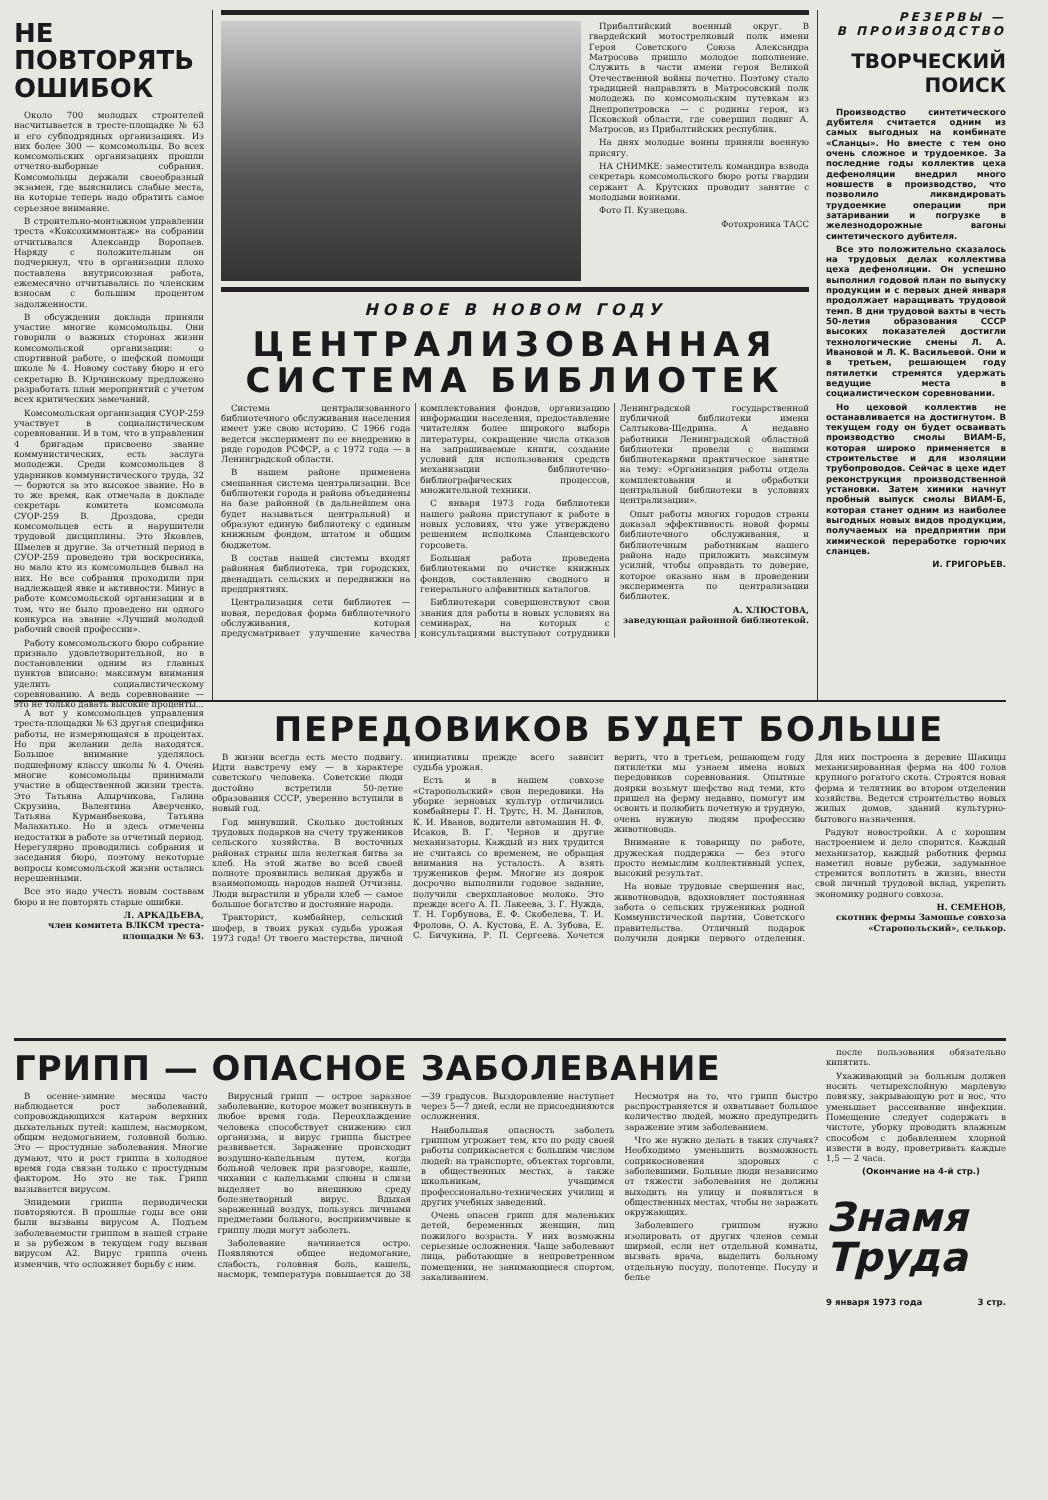НЕ ПОВТОРЯТЬ ОШИБОК
Около 700 молодых строителей насчитывается в тресте-площадке № 63 и его субподрядных организациях. Из них более 300 — комсомольцы. Во всех комсомольских организациях прошли отчетно-выборные собрания. Комсомольцы держали своеобразный экзамен, где выяснились слабые места, на которые теперь надо обратить самое серьезное внимание.
В строительно-монтажном управлении треста «Коксохиммонтаж» на собрании отчитывался Александр Воропаев. Наряду с положительным он подчеркнул, что в организации плохо поставлена внутрисоюзная работа, ежемесячно отчитывались по членским взносам с большим процентом задолженности.
В обсуждении доклада приняли участие многие комсомольцы. Они говорили о важных сторонах жизни комсомольской организации: о спортивной работе, о шефской помощи школе № 4. Новому составу бюро и его секретарю В. Юрчинскому предложено разработать план мероприятий с учетом всех критических замечаний.
Комсомольская организация СУОР-259 участвует в социалистическом соревновании. И в том, что в управлении 4 бригадам присвоено звание коммунистических, есть заслуга молодежи. Среди комсомольцев 8 ударников коммунистического труда, 32 — борются за это высокое звание. Но в то же время, как отмечала в докладе секретарь комитета комсомола СУОР-259 В. Дроздова, среди комсомольцев есть и нарушители трудовой дисциплины. Это Яковлев, Шмелев и другие. За отчетный период в СУОР-259 проведено три воскресника, но мало кто из комсомольцев бывал на них. Не все собрания проходили при надлежащей явке и активности. Минус в работе комсомольской организации и в том, что не было проведено ни одного конкурса на звание «Лучший молодой рабочий своей профессии».
Работу комсомольского бюро собрание признало удовлетворительной, но в постановлении одним из главных пунктов вписано: максимум внимания уделить социалистическому соревнованию. А ведь соревнование — это не только давать высокие проценты...
Прибалтийский военный округ. В гвардейский мотострелковый полк имени Героя Советского Союза Александра Матросова пришло молодое пополнение. Служить в части имени героя Великой Отечественной войны почетно. Поэтому стало традицией направлять в Матросовский полк молодежь по комсомольским путевкам из Днепропетровска — с родины героя, из Псковской области, где совершил подвиг А. Матросов, из Прибалтийских республик.
На днях молодые воины приняли военную присягу.
НА СНИМКЕ: заместитель командира взвода секретарь комсомольского бюро роты гвардии сержант А. Крутских проводит занятие с молодыми воинами.
Фото П. Кузнецова.
Фотохроника ТАСС
НОВОЕ В НОВОМ ГОДУ
ЦЕНТРАЛИЗОВАННАЯ СИСТЕМА БИБЛИОТЕК
Система централизованного библиотечного обслуживания населения имеет уже свою историю. С 1966 года ведется эксперимент по ее внедрению в ряде городов РСФСР, а с 1972 года — в Ленинградской области.
В нашем районе применена смешанная система централизации. Все библиотеки города и района объединены на базе районной (в дальнейшем она будет называться центральной) и образуют единую библиотеку с единым книжным фондом, штатом и общим бюджетом.
В состав нашей системы входят районная библиотека, три городских, двенадцать сельских и передвижки на предприятиях.
Централизация сети библиотек — новая, передовая форма библиотечного обслуживания, которая предусматривает улучшение качества комплектования фондов, организацию информации населения, предоставление читателям более широкого выбора литературы, сокращение числа отказов на запрашиваемые книги, создание условий для использования средств механизации библиотечно-библиографических процессов, множительной техники.
С января 1973 года библиотеки нашего района приступают к работе в новых условиях, что уже утверждено решением исполкома Сланцевского горсовета.
Большая работа проведена библиотеками по очистке книжных фондов, составлению сводного и генерального алфавитных каталогов.
Библиотекари совершенствуют свои знания для работы в новых условиях на семинарах, на которых с консультациями выступают сотрудники Ленинградской государственной публичной библиотеки имени Салтыкова-Щедрина. А недавно работники Ленинградской областной библиотеки провели с нашими библиотекарями практическое занятие на тему: «Организация работы отдела комплектования и обработки центральной библиотеки в условиях централизации».
Опыт работы многих городов страны доказал эффективность новой формы библиотечного обслуживания, и библиотечным работникам нашего района надо приложить максимум усилий, чтобы оправдать то доверие, которое оказано нам в проведении эксперимента по централизации библиотек.
А. ХЛЮСТОВА,
заведующая районной библиотекой.
РЕЗЕРВЫ —
В ПРОИЗВОДСТВО
ТВОРЧЕСКИЙ ПОИСК
Производство синтетического дубителя считается одним из самых выгодных на комбинате «Сланцы». Но вместе с тем оно очень сложное и трудоемкое. За последние годы коллектив цеха дефеноляции внедрил много новшеств в производство, что позволило ликвидировать трудоемкие операции при затаривании и погрузке в железнодорожные вагоны синтетического дубителя.
Все это положительно сказалось на трудовых делах коллектива цеха дефеноляции. Он успешно выполнил годовой план по выпуску продукции и с первых дней января продолжает наращивать трудовой темп. В дни трудовой вахты в честь 50-летия образования СССР высоких показателей достигли технологические смены Л. А. Ивановой и Л. К. Васильевой. Они и в третьем, решающем году пятилетки стремятся удержать ведущие места в социалистическом соревновании.
Но цеховой коллектив не останавливается на достигнутом. В текущем году он будет осваивать производство смолы ВИАМ-Б, которая широко применяется в строительстве и для изоляции трубопроводов. Сейчас в цехе идет реконструкция производственной установки. Затем химики начнут пробный выпуск смолы ВИАМ-Б, которая станет одним из наиболее выгодных новых видов продукции, получаемых на предприятии при химической переработке горючих сланцев.
И. ГРИГОРЬЕВ.
А вот у комсомольцев управления треста-площадки № 63 другая специфика работы, не измеряющаяся в процентах. Но при желании дела находятся. Большое внимание уделялось подшефному классу школы № 4. Очень многие комсомольцы принимали участие в общественной жизни треста. Это Татьяна Алырчикова, Галина Скрузина, Валентина Аверченко, Татьяна Курманбаекова, Татьяна Малахатько. Но и здесь отмечены недостатки в работе за отчетный период. Нерегулярно проводились собрания и заседания бюро, поэтому некоторые вопросы комсомольской жизни остались нерешенными.
Все это надо учесть новым составам бюро и не повторять старые ошибки.
Л. АРКАДЬЕВА,
член комитета ВЛКСМ треста-площадки № 63.
ПЕРЕДОВИКОВ БУДЕТ БОЛЬШЕ
В жизни всегда есть место подвигу. Идти навстречу ему — в характере советского человека. Советские люди достойно встретили 50-летие образования СССР, уверенно вступили в новый год.
Год минувший. Сколько достойных трудовых подарков на счету тружеников сельского хозяйства. В восточных районах страны шла нелегкая битва за хлеб. На этой жатве во всей своей полноте проявились великая дружба и взаимопомощь народов нашей Отчизны. Люди вырастили и убрали хлеб — самое большое богатство и достояние народа.
Тракторист, комбайнер, сельский шофер, в твоих руках судьба урожая 1973 года! От твоего мастерства, личной инициативы прежде всего зависит судьба урожая.
Есть и в нашем совхозе «Старопольский» свои передовики. На уборке зерновых культур отличились комбайнеры Г. Н. Трутс, Н. М. Данилов, К. И. Иванов, водители автомашин Н. Ф. Исаков, В. Г. Чернов и другие механизаторы. Каждый из них трудится не считаясь со временем, не обращая внимания на усталость. А взять тружеников ферм. Многие из доярок досрочно выполнили годовое задание, получили сверхплановое молоко. Это прежде всего А. П. Лакеева, З. Г. Нужда, Т. Н. Горбунова, Е. Ф. Скобелева, Т. И. Фролова, О. А. Кустова, Е. А. Зубова, Е. С. Бичукина, Р. П. Сергеева. Хочется верить, что в третьем, решающем году пятилетки мы узнаем имена новых передовиков соревнования. Опытные доярки возьмут шефство над теми, кто пришел на ферму недавно, помогут им освоить и полюбить почетную и трудную, очень нужную людям профессию животновода.
Внимание к товарищу по работе, дружеская поддержка — без этого просто немыслим коллективный успех, высокий результат.
На новые трудовые свершения нас, животноводов, вдохновляет постоянная забота о сельских тружениках родной Коммунистической партии, Советского правительства. Отличный подарок получили доярки первого отделения. Для них построена в деревне Шакицы механизированная ферма на 400 голов крупного рогатого скота. Строятся новая ферма и телятник во втором отделении хозяйства. Ведется строительство новых жилых домов, зданий культурно-бытового назначения.
Радуют новостройки. А с хорошим настроением и дело спорится. Каждый механизатор, каждый работник фермы наметил новые рубежи, задуманное стремится воплотить в жизнь, внести свой личный трудовой вклад, укрепить экономику родного совхоза.
Н. СЕМЕНОВ,
скотник фермы Замошье совхоза «Старопольский», селькор.
ГРИПП — ОПАСНОЕ ЗАБОЛЕВАНИЕ
В осенне-зимние месяцы часто наблюдается рост заболеваний, сопровождающихся катаром верхних дыхательных путей: кашлем, насморком, общим недомоганием, головной болью. Это — простудные заболевания. Многие думают, что и рост гриппа в холодное время года связан только с простудным фактором. Но это не так. Грипп вызывается вирусом.
Эпидемии гриппа периодически повторяются. В прошлые годы все они были вызваны вирусом А. Подъем заболеваемости гриппом в нашей стране и за рубежом в текущем году вызван вирусом А2. Вирус гриппа очень изменчив, что осложняет борьбу с ним.
Вирусный грипп — острое заразное заболевание, которое может возникнуть в любое время года. Переохлаждение человека способствует снижению сил организма, и вирус гриппа быстрее развивается. Заражение происходит воздушно-капельным путем, когда больной человек при разговоре, кашле, чихании с капельками слюны и слизи выделяет во внешнюю среду болезнетворный вирус. Вдыхая зараженный воздух, пользуясь личными предметами больного, восприимчивые к гриппу люди могут заболеть.
Заболевание начинается остро. Появляются общее недомогание, слабость, головная боль, кашель, насморк, температура повышается до 38—39 градусов. Выздоровление наступает через 5—7 дней, если не присоединяются осложнения.
Наибольшая опасность заболеть гриппом угрожает тем, кто по роду своей работы соприкасается с большим числом людей: на транспорте, объектах торговли, в общественных местах, а также школьникам, учащимся профессионально-технических училищ и других учебных заведений.
Очень опасен грипп для маленьких детей, беременных женщин, лиц пожилого возраста. У них возможны серьезные осложнения. Чаще заболевают лица, работающие в непроветренном помещении, не занимающиеся спортом, закаливанием.
Несмотря на то, что грипп быстро распространяется и охватывает большое количество людей, можно предупредить заражение этим заболеванием.
Что же нужно делать в таких случаях? Необходимо уменьшить возможность соприкосновения здоровых с заболевшими. Больные люди независимо от тяжести заболевания не должны выходить на улицу и появляться в общественных местах, чтобы не заражать окружающих.
Заболевшего гриппом нужно изолировать от других членов семьи ширмой, если нет отдельной комнаты, вызвать врача, выделить больному отдельную посуду, полотенце. Посуду и белье
после пользования обязательно кипятить.
Ухаживающий за больным должен носить четырехслойную марлевую повязку, закрывающую рот и нос, что уменьшает рассеивание инфекции. Помещение следует содержать в чистоте, уборку проводить влажным способом с добавлением хлорной извести в воду, проветривать каждые 1,5 — 2 часа.
(Окончание на 4-й стр.)
Знамя
Труда
9 января 1973 года 3 стр.